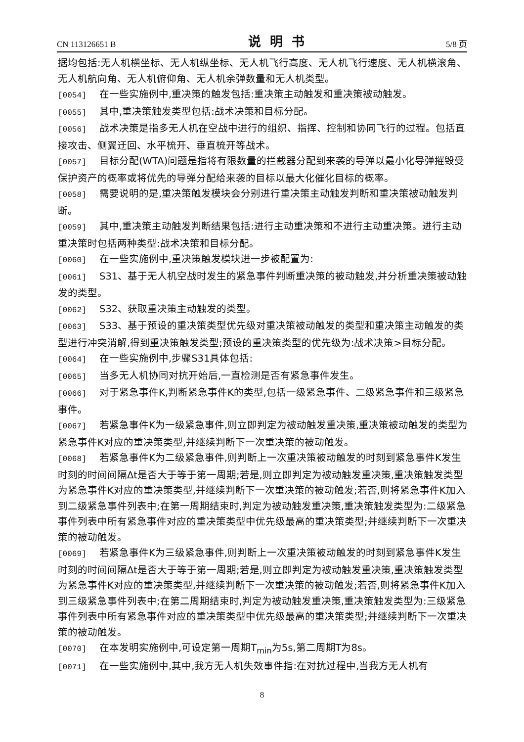CN 113126651 B 说明书 5/8 页
据均包括:无人机横坐标、无人机纵坐标、无人机飞行高度、无人机飞行速度、无人机横滚角、无人机航向角、无人机俯仰角、无人机余弹数量和无人机类型。
[0054] 在一些实施例中,重决策的触发包括:重决策主动触发和重决策被动触发。
[0055] 其中,重决策触发类型包括:战术决策和目标分配。
[0056] 战术决策是指多无人机在空战中进行的组织、指挥、控制和协同飞行的过程。包括直接攻击、侧翼迂回、水平梳开、垂直梳开等战术。
[0057] 目标分配(WTA)问题是指将有限数量的拦截器分配到来袭的导弹以最小化导弹摧毁受保护资产的概率或将优先的导弹分配给来袭的目标以最大化催化目标的概率。
[0058] 需要说明的是,重决策触发模块会分别进行重决策主动触发判断和重决策被动触发判断。
[0059] 其中,重决策主动触发判断结果包括:进行主动重决策和不进行主动重决策。进行主动重决策时包括两种类型:战术决策和目标分配。
[0060] 在一些实施例中,重决策触发模块进一步被配置为:
[0061] S31、基于无人机空战时发生的紧急事件判断重决策的被动触发,并分析重决策被动触发的类型。
[0062] S32、获取重决策主动触发的类型。
[0063] S33、基于预设的重决策类型优先级对重决策被动触发的类型和重决策主动触发的类型进行冲突消解,得到重决策触发类型;预设的重决策类型的优先级为:战术决策>目标分配。
[0064] 在一些实施例中,步骤S31具体包括:
[0065] 当多无人机协同对抗开始后,一直检测是否有紧急事件发生。
[0066] 对于紧急事件K,判断紧急事件K的类型,包括一级紧急事件、二级紧急事件和三级紧急事件。
[0067] 若紧急事件K为一级紧急事件,则立即判定为被动触发重决策,重决策被动触发的类型为紧急事件K对应的重决策类型,并继续判断下一次重决策的被动触发。
[0068] 若紧急事件K为二级紧急事件,则判断上一次重决策被动触发的时刻到紧急事件K发生时刻的时间间隔Δt是否大于等于第一周期;若是,则立即判定为被动触发重决策,重决策触发类型为紧急事件K对应的重决策类型,并继续判断下一次重决策的被动触发;若否,则将紧急事件K加入到二级紧急事件列表中;在第一周期结束时,判定为被动触发重决策,重决策触发类型为:二级紧急事件列表中所有紧急事件对应的重决策类型中优先级最高的重决策类型;并继续判断下一次重决策的被动触发。
[0069] 若紧急事件K为三级紧急事件,则判断上一次重决策被动触发的时刻到紧急事件K发生时刻的时间间隔Δt是否大于等于第一周期;若是,则立即判定为被动触发重决策,重决策触发类型为紧急事件K对应的重决策类型,并继续判断下一次重决策的被动触发;若否,则将紧急事件K加入到三级紧急事件列表中;在第二周期结束时,判定为被动触发重决策,重决策触发类型为:三级紧急事件列表中所有紧急事件对应的重决策类型中优先级最高的重决策类型;并继续判断下一次重决策的被动触发。
[0070] 在本发明实施例中,可设定第一周期T<sub>min</sub>为5s,第二周期T为8s。
[0071] 在一些实施例中,其中,我方无人机失效事件指:在对抗过程中,当我方无人机有
8